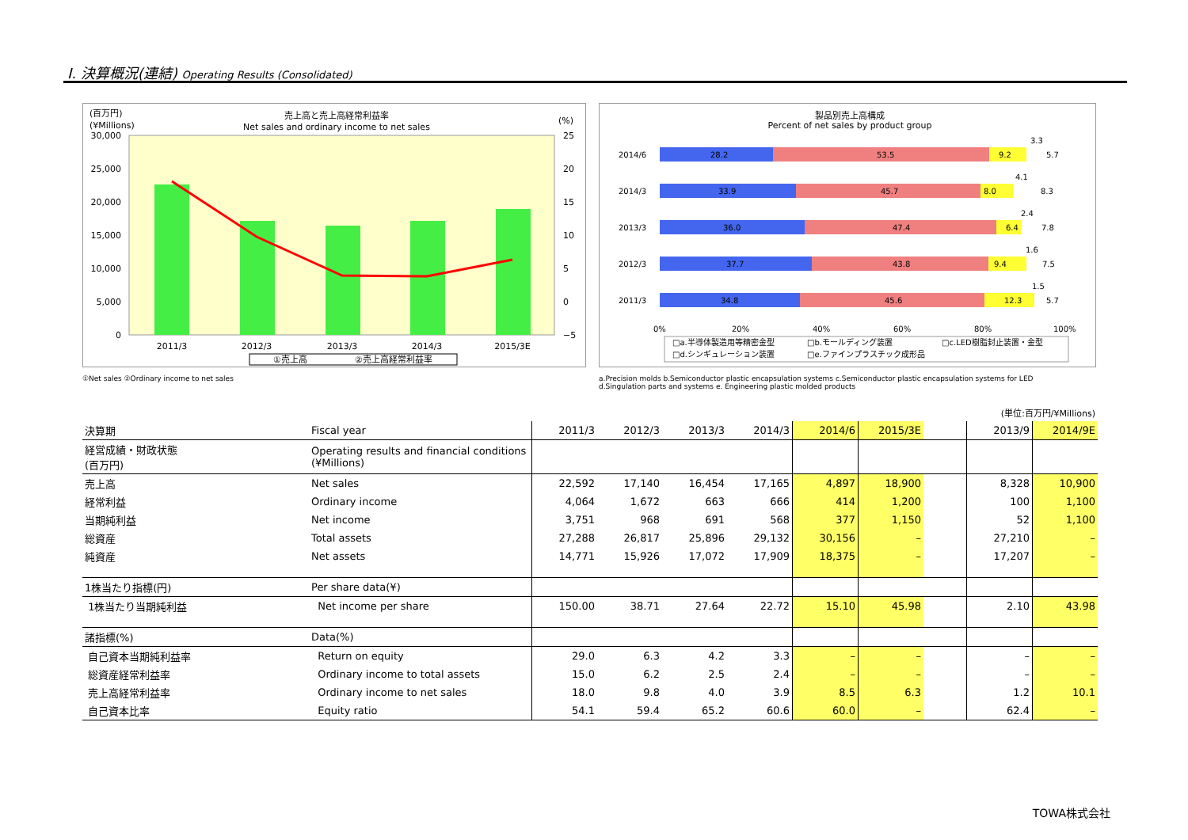Ⅰ. 決算概況(連結) Operating Results (Consolidated)
(百万円)
(¥Millions)
売上高と売上高経常利益率
Net sales and ordinary income to net sales
(%)
30,000
25,000
20,000
15,000
10,000
5,000
0
25
20
15
10
5
0
−5
2011/3
2012/3
2013/3
2014/3
2015/3E
①売上高
②売上高経常利益率
①Net sales ②Ordinary income to net sales
製品別売上高構成
Percent of net sales by product group
2014/6
2014/3
2013/3
2012/3
2011/3
28.2
53.5
9.2
3.3
5.7
33.9
45.7
8.0
4.1
8.3
36.0
47.4
6.4
2.4
7.8
37.7
43.8
9.4
1.6
7.5
34.8
45.6
12.3
1.5
5.7
0%
20%
40%
60%
80%
100%
□a.半導体製造用等精密金型
□b.モールディング装置
□c.LED樹脂封止装置・金型
□d.シンギュレーション装置
□e.ファインプラスチック成形品
a.Precision molds b.Semiconductor plastic encapsulation systems c.Semiconductor plastic encapsulation systems for LED
d.Singulation parts and systems e. Engineering plastic molded products
| | | | | | | | | | (単位:百万円/¥Millions) | |
| 決算期 | Fiscal year | 2011/3 | 2012/3 | 2013/3 | 2014/3 | 2014/6 | 2015/3E | | 2013/9 | 2014/9E |
| 経営成績・財政状態 (百万円) | Operating results and financial conditions (¥Millions) | | | | | | | | | |
| 売上高 | Net sales | 22,592 | 17,140 | 16,454 | 17,165 | 4,897 | 18,900 | | 8,328 | 10,900 |
| 経常利益 | Ordinary income | 4,064 | 1,672 | 663 | 666 | 414 | 1,200 | | 100 | 1,100 |
| 当期純利益 | Net income | 3,751 | 968 | 691 | 568 | 377 | 1,150 | | 52 | 1,100 |
| 総資産 | Total assets | 27,288 | 26,817 | 25,896 | 29,132 | 30,156 | – | | 27,210 | – |
| 純資産 | Net assets | 14,771 | 15,926 | 17,072 | 17,909 | 18,375 | – | | 17,207 | – |
| 1株当たり指標(円) | Per share data(¥) | | | | | | | | | |
| 1株当たり当期純利益 | Net income per share | 150.00 | 38.71 | 27.64 | 22.72 | 15.10 | 45.98 | | 2.10 | 43.98 |
| 諸指標(%) | Data(%) | | | | | | | | | |
| 自己資本当期純利益率 | Return on equity | 29.0 | 6.3 | 4.2 | 3.3 | – | – | | – | – |
| 総資産経常利益率 | Ordinary income to total assets | 15.0 | 6.2 | 2.5 | 2.4 | – | – | | – | – |
| 売上高経常利益率 | Ordinary income to net sales | 18.0 | 9.8 | 4.0 | 3.9 | 8.5 | 6.3 | | 1.2 | 10.1 |
| 自己資本比率 | Equity ratio | 54.1 | 59.4 | 65.2 | 60.6 | 60.0 | – | | 62.4 | – |
TOWA株式会社